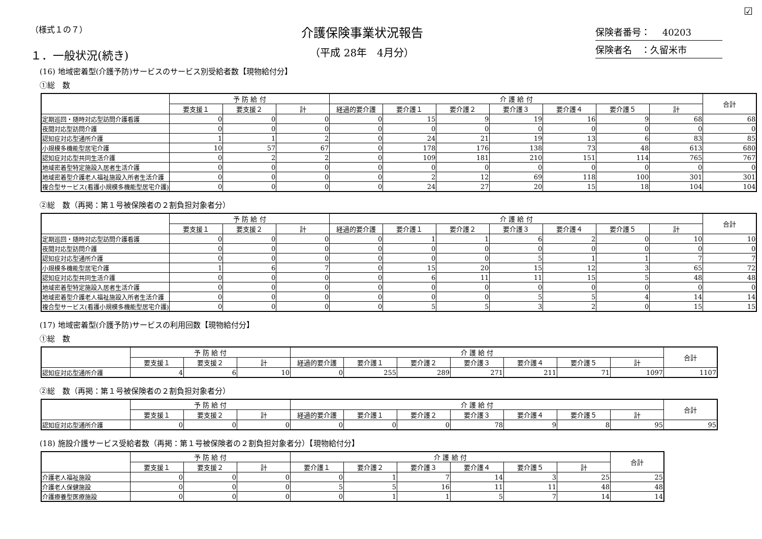☑
（様式１の７）
１．一般状況(続き)
介護保険事業状況報告
（平成 28年　4月分）
保険者番号：　 40203
保険者名　：久留米市
(16) 地域密着型(介護予防)サービスのサービス別受給者数【現物給付分】
①総　数
| | 予 防 給 付 | | | 介 護 給 付 | | | | | | | 合計 |
| --- | --- | --- | --- | --- | --- | --- | --- | --- | --- | --- | --- |
| | 要支援１ | 要支援２ | 計 | 経過的要介護 | 要介護１ | 要介護２ | 要介護３ | 要介護４ | 要介護５ | 計 | |
| 定期巡回・随時対応型訪問介護看護 | 0 | 0 | 0 | 0 | 15 | 9 | 19 | 16 | 9 | 68 | 68 |
| 夜間対応型訪問介護 | 0 | 0 | 0 | 0 | 0 | 0 | 0 | 0 | 0 | 0 | 0 |
| 認知症対応型通所介護 | 1 | 1 | 2 | 0 | 24 | 21 | 19 | 13 | 6 | 83 | 85 |
| 小規模多機能型居宅介護 | 10 | 57 | 67 | 0 | 178 | 176 | 138 | 73 | 48 | 613 | 680 |
| 認知症対応型共同生活介護 | 0 | 2 | 2 | 0 | 109 | 181 | 210 | 151 | 114 | 765 | 767 |
| 地域密着型特定施設入居者生活介護 | 0 | 0 | 0 | 0 | 0 | 0 | 0 | 0 | 0 | 0 | 0 |
| 地域密着型介護老人福祉施設入所者生活介護 | 0 | 0 | 0 | 0 | 2 | 12 | 69 | 118 | 100 | 301 | 301 |
| 複合型サービス(看護小規模多機能型居宅介護) | 0 | 0 | 0 | 0 | 24 | 27 | 20 | 15 | 18 | 104 | 104 |
②総　数（再掲：第１号被保険者の２割負担対象者分）
| | 予 防 給 付 | | | 介 護 給 付 | | | | | | | 合計 |
| --- | --- | --- | --- | --- | --- | --- | --- | --- | --- | --- | --- |
| | 要支援１ | 要支援２ | 計 | 経過的要介護 | 要介護１ | 要介護２ | 要介護３ | 要介護４ | 要介護５ | 計 | |
| 定期巡回・随時対応型訪問介護看護 | 0 | 0 | 0 | 0 | 1 | 1 | 6 | 2 | 0 | 10 | 10 |
| 夜間対応型訪問介護 | 0 | 0 | 0 | 0 | 0 | 0 | 0 | 0 | 0 | 0 | 0 |
| 認知症対応型通所介護 | 0 | 0 | 0 | 0 | 0 | 0 | 5 | 1 | 1 | 7 | 7 |
| 小規模多機能型居宅介護 | 1 | 6 | 7 | 0 | 15 | 20 | 15 | 12 | 3 | 65 | 72 |
| 認知症対応型共同生活介護 | 0 | 0 | 0 | 0 | 6 | 11 | 11 | 15 | 5 | 48 | 48 |
| 地域密着型特定施設入居者生活介護 | 0 | 0 | 0 | 0 | 0 | 0 | 0 | 0 | 0 | 0 | 0 |
| 地域密着型介護老人福祉施設入所者生活介護 | 0 | 0 | 0 | 0 | 0 | 0 | 5 | 5 | 4 | 14 | 14 |
| 複合型サービス(看護小規模多機能型居宅介護) | 0 | 0 | 0 | 0 | 5 | 5 | 3 | 2 | 0 | 15 | 15 |
(17) 地域密着型(介護予防)サービスの利用回数【現物給付分】
①総　数
| | 予 防 給 付 | | | 介 護 給 付 | | | | | | | 合計 |
| --- | --- | --- | --- | --- | --- | --- | --- | --- | --- | --- | --- |
| | 要支援１ | 要支援２ | 計 | 経過的要介護 | 要介護１ | 要介護２ | 要介護３ | 要介護４ | 要介護５ | 計 | |
| 認知症対応型通所介護 | 4 | 6 | 10 | 0 | 255 | 289 | 271 | 211 | 71 | 1097 | 1107 |
②総　数（再掲：第１号被保険者の２割負担対象者分）
| | 予 防 給 付 | | | 介 護 給 付 | | | | | | | 合計 |
| --- | --- | --- | --- | --- | --- | --- | --- | --- | --- | --- | --- |
| | 要支援１ | 要支援２ | 計 | 経過的要介護 | 要介護１ | 要介護２ | 要介護３ | 要介護４ | 要介護５ | 計 | |
| 認知症対応型通所介護 | 0 | 0 | 0 | 0 | 0 | 0 | 78 | 9 | 8 | 95 | 95 |
(18) 施設介護サービス受給者数（再掲：第１号被保険者の２割負担対象者分）【現物給付分】
| | 予 防 給 付 | | | 介 護 給 付 | | | | | | 合計 |
| --- | --- | --- | --- | --- | --- | --- | --- | --- | --- | --- |
| | 要支援１ | 要支援２ | 計 | 要介護１ | 要介護２ | 要介護３ | 要介護４ | 要介護５ | 計 | |
| 介護老人福祉施設 | 0 | 0 | 0 | 0 | 1 | 7 | 14 | 3 | 25 | 25 |
| 介護老人保健施設 | 0 | 0 | 0 | 5 | 5 | 16 | 11 | 11 | 48 | 48 |
| 介護療養型医療施設 | 0 | 0 | 0 | 0 | 1 | 1 | 5 | 7 | 14 | 14 |